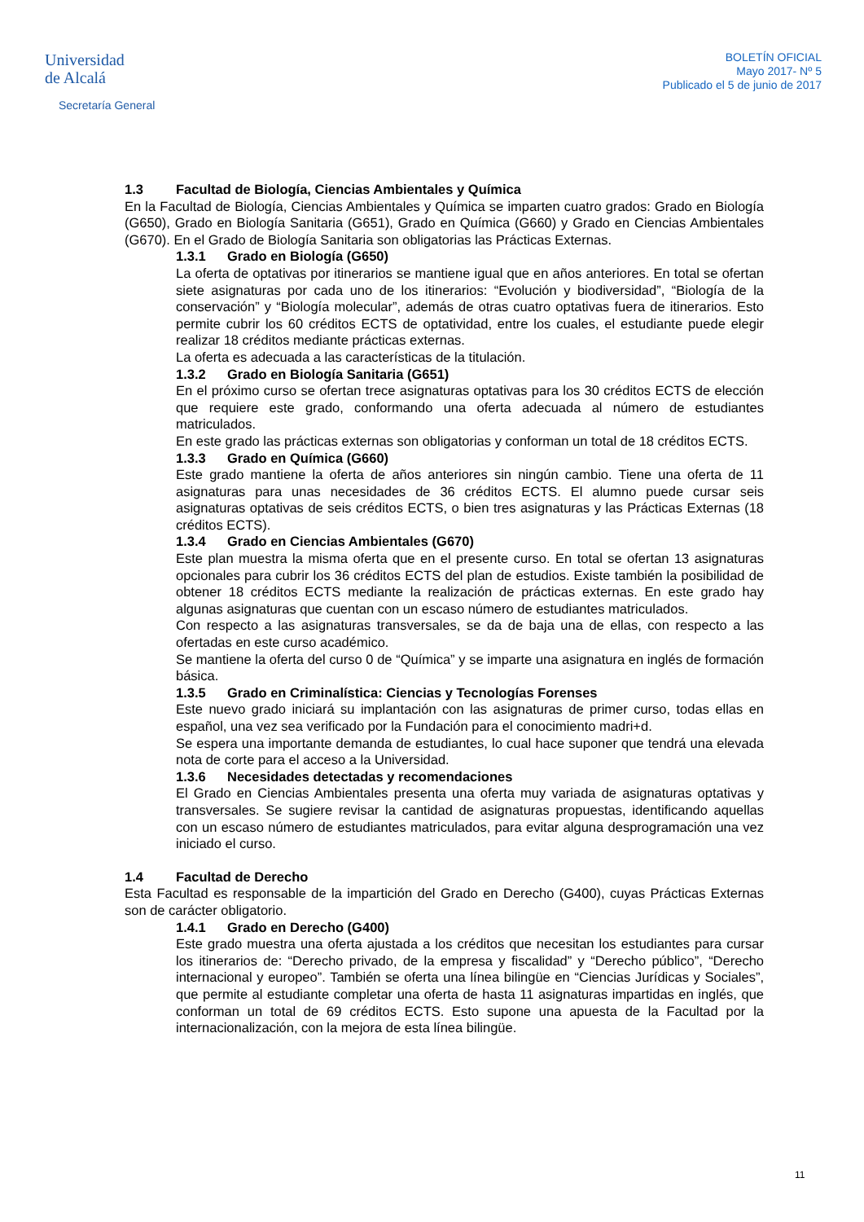Universidad
de Alcalá
Secretaría General
BOLETÍN OFICIAL
Mayo 2017- Nº 5
Publicado el 5 de junio de 2017
1.3 Facultad de Biología, Ciencias Ambientales y Química
En la Facultad de Biología, Ciencias Ambientales y Química se imparten cuatro grados: Grado en Biología (G650), Grado en Biología Sanitaria (G651), Grado en Química (G660) y Grado en Ciencias Ambientales (G670). En el Grado de Biología Sanitaria son obligatorias las Prácticas Externas.
1.3.1 Grado en Biología (G650)
La oferta de optativas por itinerarios se mantiene igual que en años anteriores. En total se ofertan siete asignaturas por cada uno de los itinerarios: “Evolución y biodiversidad”, “Biología de la conservación” y “Biología molecular”, además de otras cuatro optativas fuera de itinerarios. Esto permite cubrir los 60 créditos ECTS de optatividad, entre los cuales, el estudiante puede elegir realizar 18 créditos mediante prácticas externas.
La oferta es adecuada a las características de la titulación.
1.3.2 Grado en Biología Sanitaria (G651)
En el próximo curso se ofertan trece asignaturas optativas para los 30 créditos ECTS de elección que requiere este grado, conformando una oferta adecuada al número de estudiantes matriculados.
En este grado las prácticas externas son obligatorias y conforman un total de 18 créditos ECTS.
1.3.3 Grado en Química (G660)
Este grado mantiene la oferta de años anteriores sin ningún cambio. Tiene una oferta de 11 asignaturas para unas necesidades de 36 créditos ECTS. El alumno puede cursar seis asignaturas optativas de seis créditos ECTS, o bien tres asignaturas y las Prácticas Externas (18 créditos ECTS).
1.3.4 Grado en Ciencias Ambientales (G670)
Este plan muestra la misma oferta que en el presente curso. En total se ofertan 13 asignaturas opcionales para cubrir los 36 créditos ECTS del plan de estudios. Existe también la posibilidad de obtener 18 créditos ECTS mediante la realización de prácticas externas. En este grado hay algunas asignaturas que cuentan con un escaso número de estudiantes matriculados.
Con respecto a las asignaturas transversales, se da de baja una de ellas, con respecto a las ofertadas en este curso académico.
Se mantiene la oferta del curso 0 de “Química” y se imparte una asignatura en inglés de formación básica.
1.3.5 Grado en Criminalística: Ciencias y Tecnologías Forenses
Este nuevo grado iniciará su implantación con las asignaturas de primer curso, todas ellas en español, una vez sea verificado por la Fundación para el conocimiento madri+d.
Se espera una importante demanda de estudiantes, lo cual hace suponer que tendrá una elevada nota de corte para el acceso a la Universidad.
1.3.6 Necesidades detectadas y recomendaciones
El Grado en Ciencias Ambientales presenta una oferta muy variada de asignaturas optativas y transversales. Se sugiere revisar la cantidad de asignaturas propuestas, identificando aquellas con un escaso número de estudiantes matriculados, para evitar alguna desprogramación una vez iniciado el curso.
1.4 Facultad de Derecho
Esta Facultad es responsable de la impartición del Grado en Derecho (G400), cuyas Prácticas Externas son de carácter obligatorio.
1.4.1 Grado en Derecho (G400)
Este grado muestra una oferta ajustada a los créditos que necesitan los estudiantes para cursar los itinerarios de: “Derecho privado, de la empresa y fiscalidad” y “Derecho público”, “Derecho internacional y europeo”. También se oferta una línea bilingüe en “Ciencias Jurídicas y Sociales”, que permite al estudiante completar una oferta de hasta 11 asignaturas impartidas en inglés, que conforman un total de 69 créditos ECTS. Esto supone una apuesta de la Facultad por la internacionalización, con la mejora de esta línea bilingüe.
11